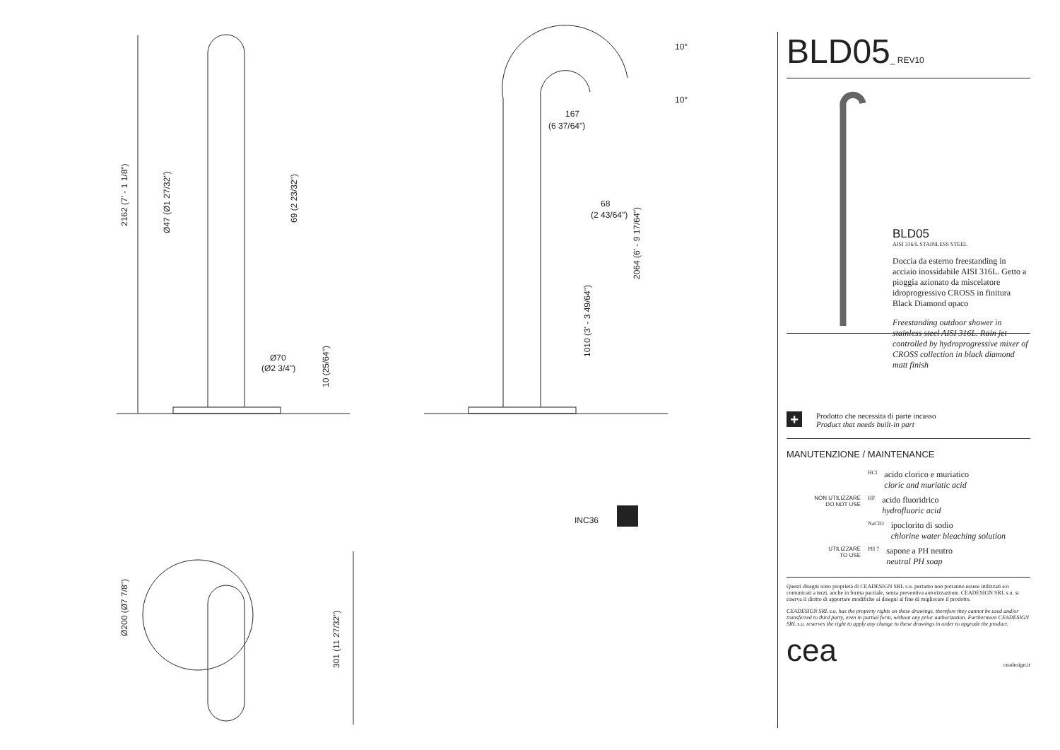167
(6 37/64")
68
(2 43/64")
Ø70
(Ø2 3/4")
INC36
2162 (7' - 1 1/8")
Ø47 (Ø1 27/32")
69 (2 23/32")
2064 (6' - 9 17/64")
1010 (3' - 3 49/64")
10 (25/64")
Ø200 (Ø7 7/8")
301 (11 27/32")
10°
10°
BLD05_ REV10
BLD05
AISI 316/L STAINLESS STEEL
Doccia da esterno freestanding in acciaio inossidabile AISI 316L. Getto a pioggia azionato da miscelatore idroprogressivo CROSS in finitura Black Diamond opaco
Freestanding outdoor shower in stainless steel AISI 316L. Rain jet controlled by hydroprogressive mixer of CROSS collection in black diamond matt finish
+ Prodotto che necessita di parte incasso
Product that needs built-in part
MANUTENZIONE / MAINTENANCE
HCl
acido clorico e muriatico
cloric and muriatic acid
NON UTILIZZARE
DO NOT USE
HF
acido fluoridrico
hydrofluoric acid
NaClO
ipoclorito di sodio
chlorine water bleaching solution
UTILIZZARE
TO USE
PH 7
sapone a PH neutro
neutral PH soap
Questi disegni sono proprietà di CEADESIGN SRL s.u. pertanto non potranno essere utilizzati e/o comunicati a terzi, anche in forma parziale, senza preventiva autorizzazione. CEADESIGN SRL s.u. si riserva il diritto di apportare modifiche ai disegni al fine di migliorare il prodotto.
CEADESIGN SRL s.u. has the property rights on these drawings, therefore they cannot be used and/or transferred to third party, even in partial form, without any prior authorization. Furthermore CEADESIGN SRL s.u. reserves the right to apply any change to these drawings in order to upgrade the product.
cea ceadesign.it